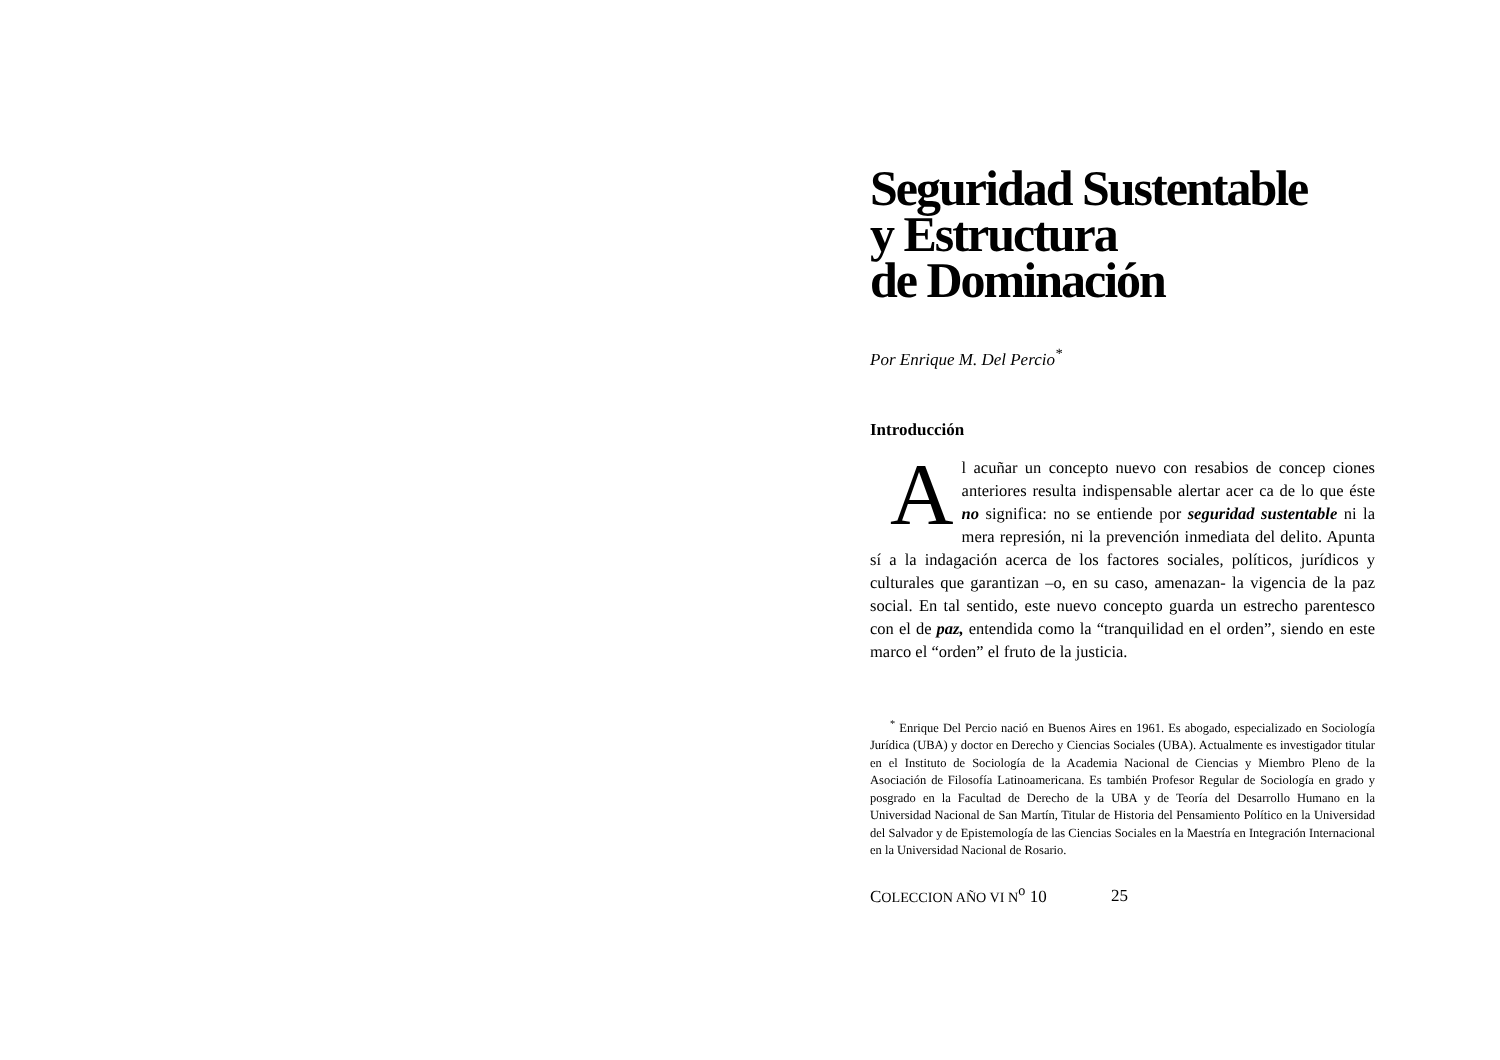Seguridad Sustentable
y Estructura
de Dominación
Por Enrique M. Del Percio<sup>*</sup>
Introducción
Al acuñar un concepto nuevo con resabios de concep ciones anteriores resulta indispensable alertar acer ca de lo que éste no significa: no se entiende por seguridad sustentable ni la mera represión, ni la prevención inmediata del delito. Apunta sí a la indagación acerca de los factores sociales, políticos, jurídicos y culturales que garantizan –o, en su caso, amenazan- la vigencia de la paz social. En tal sentido, este nuevo concepto guarda un estrecho parentesco con el de paz, entendida como la “tranquilidad en el orden”, siendo en este marco el “orden” el fruto de la justicia.
<sup>*</sup> Enrique Del Percio nació en Buenos Aires en 1961. Es abogado, especializado en Sociología Jurídica (UBA) y doctor en Derecho y Ciencias Sociales (UBA). Actualmente es investigador titular en el Instituto de Sociología de la Academia Nacional de Ciencias y Miembro Pleno de la Asociación de Filosofía Latinoamericana. Es también Profesor Regular de Sociología en grado y posgrado en la Facultad de Derecho de la UBA y de Teoría del Desarrollo Humano en la Universidad Nacional de San Martín, Titular de Historia del Pensamiento Político en la Universidad del Salvador y de Epistemología de las Ciencias Sociales en la Maestría en Integración Internacional en la Universidad Nacional de Rosario.
COLECCION AÑO VI N<sup>o</sup> 10 25